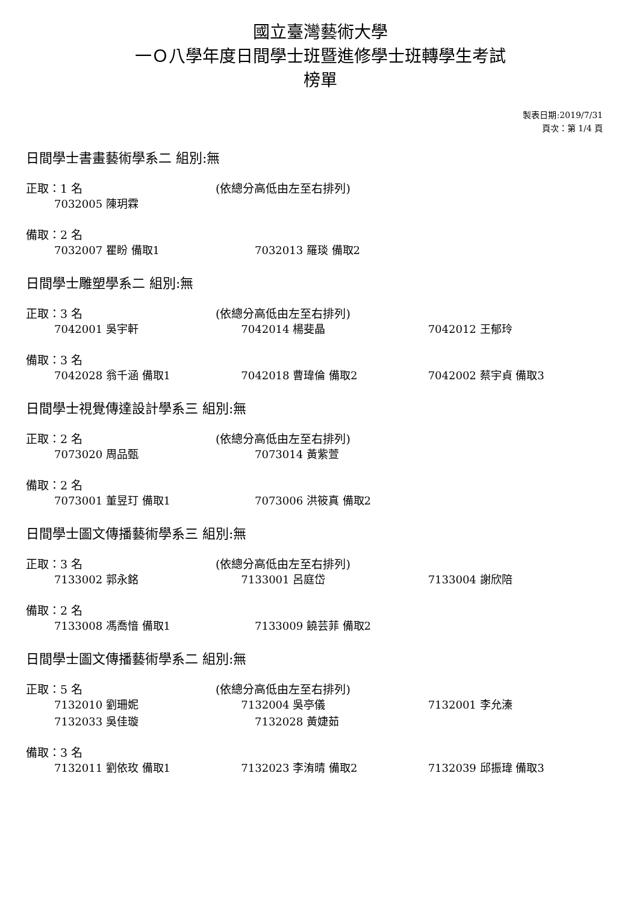國立臺灣藝術大學
一Ｏ八學年度日間學士班暨進修學士班轉學生考試
榜單
製表日期:2019/7/31
頁次：第 1/4 頁
日間學士書畫藝術學系二 組別:無
正取：1 名 (依總分高低由左至右排列)
7032005 陳玥霖
備取：2 名
7032007 瞿盼 備取1 7032013 羅琰 備取2
日間學士雕塑學系二 組別:無
正取：3 名 (依總分高低由左至右排列)
7042001 吳宇軒 7042014 楊斐晶 7042012 王郁玲
備取：3 名
7042028 翁千涵 備取1 7042018 曹瑋倫 備取2 7042002 蔡宇貞 備取3
日間學士視覺傳達設計學系三 組別:無
正取：2 名 (依總分高低由左至右排列)
7073020 周品甄 7073014 黃紫萱
備取：2 名
7073001 董昱玎 備取1 7073006 洪筱真 備取2
日間學士圖文傳播藝術學系三 組別:無
正取：3 名 (依總分高低由左至右排列)
7133002 郭永銘 7133001 呂庭岱 7133004 謝欣陪
備取：2 名
7133008 馮喬愔 備取1 7133009 饒芸菲 備取2
日間學士圖文傳播藝術學系二 組別:無
正取：5 名 (依總分高低由左至右排列)
7132010 劉珊妮 7132004 吳亭儀 7132001 李允溱
7132033 吳佳璇 7132028 黃婕茹
備取：3 名
7132011 劉依玫 備取1 7132023 李洧晴 備取2 7132039 邱振瑋 備取3